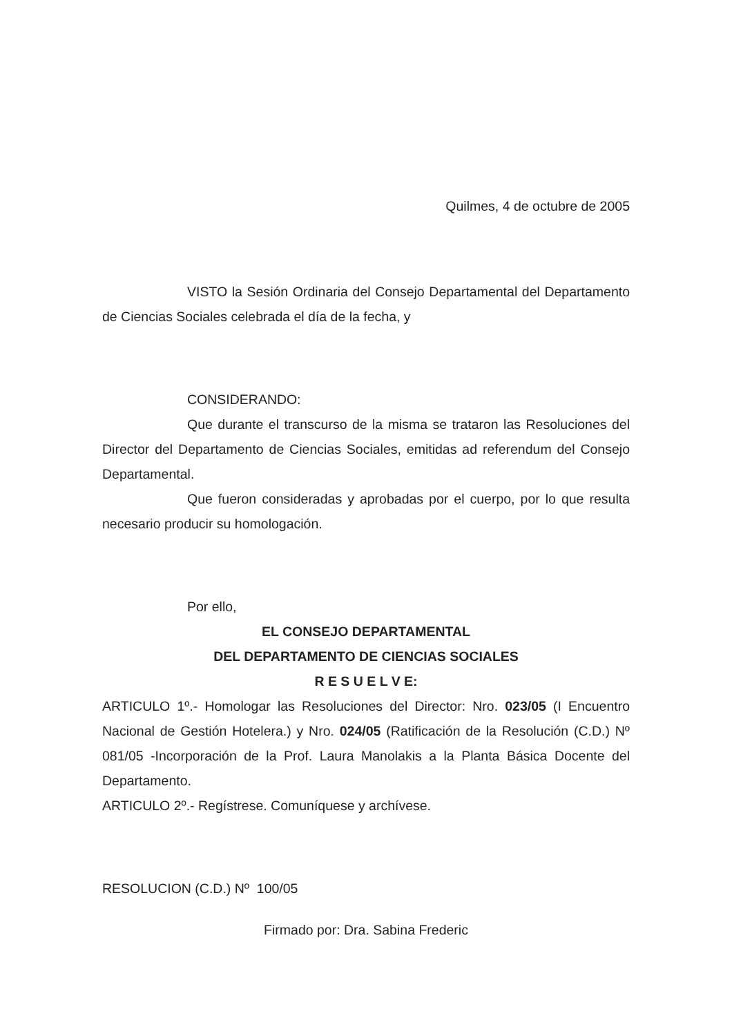Quilmes, 4 de octubre de 2005
VISTO la Sesión Ordinaria del Consejo Departamental del Departamento de Ciencias Sociales celebrada el día de la fecha, y
CONSIDERANDO:
Que durante el transcurso de la misma se trataron las Resoluciones del Director del Departamento de Ciencias Sociales, emitidas ad referendum del Consejo Departamental.
Que fueron consideradas y aprobadas por el cuerpo, por lo que resulta necesario producir su homologación.
Por ello,
EL CONSEJO DEPARTAMENTAL
DEL DEPARTAMENTO DE CIENCIAS SOCIALES
R E S U E L V E:
ARTICULO 1º.- Homologar las Resoluciones del Director: Nro. 023/05 (I Encuentro Nacional de Gestión Hotelera.) y Nro. 024/05 (Ratificación de la Resolución (C.D.) Nº 081/05 -Incorporación de la Prof. Laura Manolakis a la Planta Básica Docente del Departamento.
ARTICULO 2º.- Regístrese. Comuníquese y archívese.
RESOLUCION (C.D.) Nº 100/05
Firmado por: Dra. Sabina Frederic